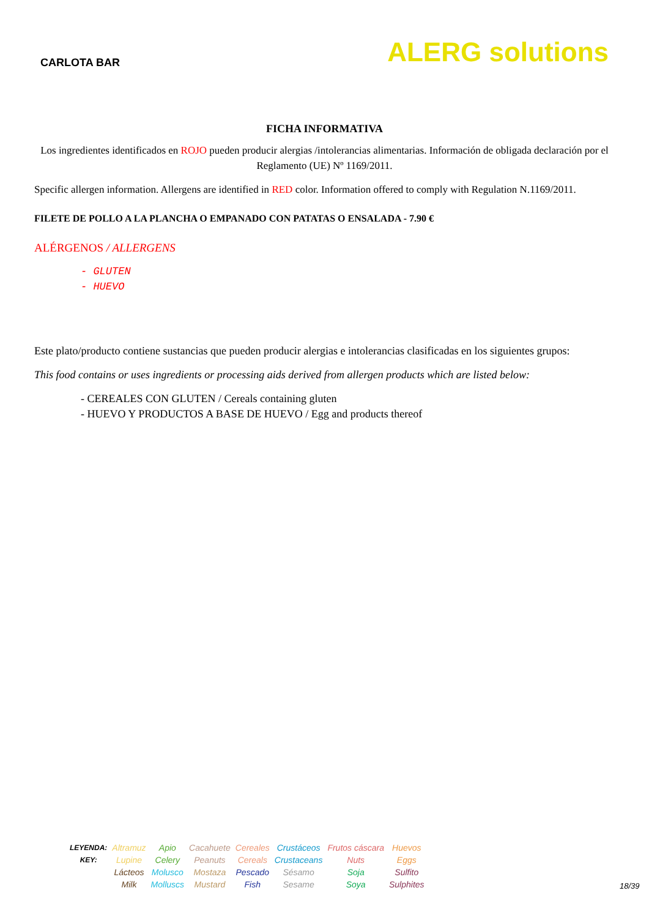CARLOTA BAR
ALERG solutions
FICHA INFORMATIVA
Los ingredientes identificados en ROJO pueden producir alergias /intolerancias alimentarias. Información de obligada declaración por el Reglamento (UE) Nº 1169/2011.
Specific allergen information. Allergens are identified in RED color. Information offered to comply with Regulation N.1169/2011.
FILETE DE POLLO A LA PLANCHA O EMPANADO CON PATATAS O ENSALADA - 7.90 €
ALÉRGENOS / ALLERGENS
- GLUTEN
- HUEVO
Este plato/producto contiene sustancias que pueden producir alergias e intolerancias clasificadas en los siguientes grupos:
This food contains or uses ingredients or processing aids derived from allergen products which are listed below:
- CEREALES CON GLUTEN / Cereals containing gluten
- HUEVO Y PRODUCTOS A BASE DE HUEVO / Egg and products thereof
| LEYENDA: KEY: | Altramuz Lupine | Apio Celery | Cacahuete Peanuts | Cereales Cereals | Crustáceos Crustaceans | Frutos cáscara Nuts | Huevos Eggs |
| | Lácteos Milk | Molusco Molluscs | Mostaza Mustard | Pescado Fish | Sésamo Sesame | Soja Soya | Sulfito Sulphites |
18/39